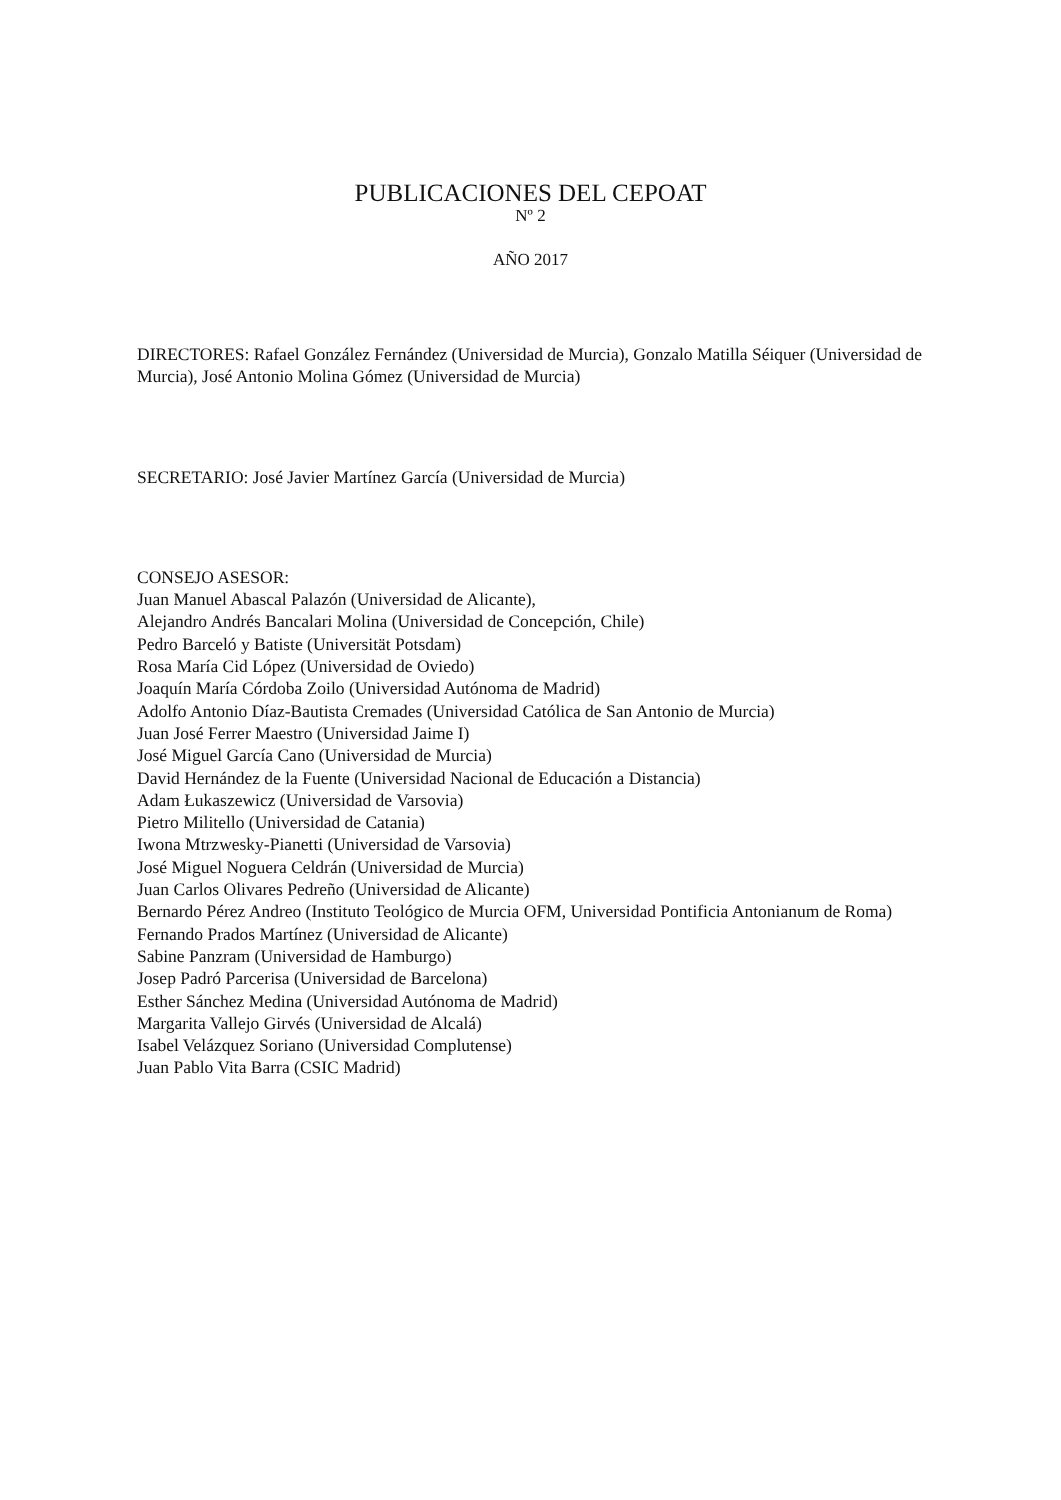PUBLICACIONES DEL CEPOAT
Nº 2
AÑO 2017
DIRECTORES: Rafael González Fernández (Universidad de Murcia), Gonzalo Matilla Séiquer (Universidad de Murcia), José Antonio Molina Gómez (Universidad de Murcia)
SECRETARIO: José Javier Martínez García (Universidad de Murcia)
CONSEJO ASESOR:
Juan Manuel Abascal Palazón (Universidad de Alicante),
Alejandro Andrés Bancalari Molina (Universidad de Concepción, Chile)
Pedro Barceló y Batiste (Universität Potsdam)
Rosa María Cid López (Universidad de Oviedo)
Joaquín María Córdoba Zoilo (Universidad Autónoma de Madrid)
Adolfo Antonio Díaz-Bautista Cremades (Universidad Católica de San Antonio de Murcia)
Juan José Ferrer Maestro (Universidad Jaime I)
José Miguel García Cano (Universidad de Murcia)
David Hernández de la Fuente (Universidad Nacional de Educación a Distancia)
Adam Łukaszewicz (Universidad de Varsovia)
Pietro Militello (Universidad de Catania)
Iwona Mtrzwesky-Pianetti (Universidad de Varsovia)
José Miguel Noguera Celdrán (Universidad de Murcia)
Juan Carlos Olivares Pedreño (Universidad de Alicante)
Bernardo Pérez Andreo (Instituto Teológico de Murcia OFM, Universidad Pontificia Antonianum de Roma)
Fernando Prados Martínez (Universidad de Alicante)
Sabine Panzram (Universidad de Hamburgo)
Josep Padró Parcerisa (Universidad de Barcelona)
Esther Sánchez Medina (Universidad Autónoma de Madrid)
Margarita Vallejo Girvés (Universidad de Alcalá)
Isabel Velázquez Soriano (Universidad Complutense)
Juan Pablo Vita Barra (CSIC Madrid)